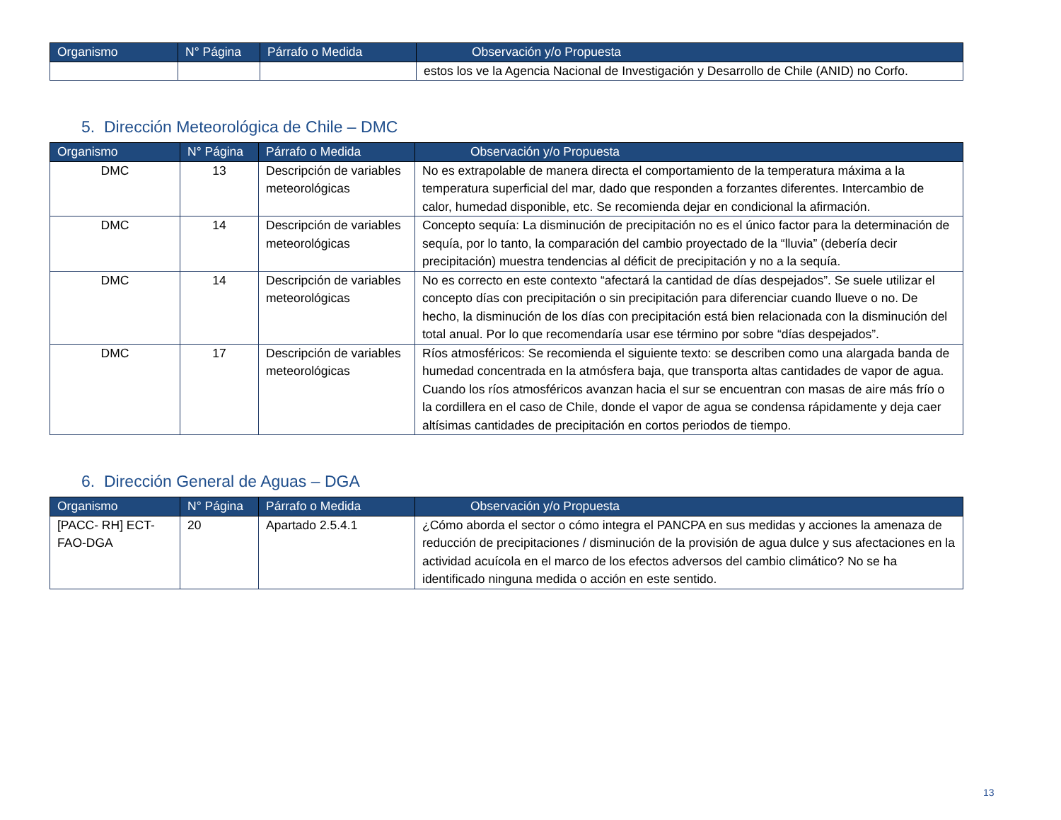| Organismo | N° Página | Párrafo o Medida | Observación y/o Propuesta |
| --- | --- | --- | --- |
| | | | estos los ve la Agencia Nacional de Investigación y Desarrollo de Chile (ANID) no Corfo. |
5. Dirección Meteorológica de Chile – DMC
| Organismo | N° Página | Párrafo o Medida | Observación y/o Propuesta |
| --- | --- | --- | --- |
| DMC | 13 | Descripción de variables meteorológicas | No es extrapolable de manera directa el comportamiento de la temperatura máxima a la temperatura superficial del mar, dado que responden a forzantes diferentes. Intercambio de calor, humedad disponible, etc. Se recomienda dejar en condicional la afirmación. |
| DMC | 14 | Descripción de variables meteorológicas | Concepto sequía: La disminución de precipitación no es el único factor para la determinación de sequía, por lo tanto, la comparación del cambio proyectado de la “lluvia” (debería decir precipitación) muestra tendencias al déficit de precipitación y no a la sequía. |
| DMC | 14 | Descripción de variables meteorológicas | No es correcto en este contexto “afectará la cantidad de días despejados”. Se suele utilizar el concepto días con precipitación o sin precipitación para diferenciar cuando llueve o no. De hecho, la disminución de los días con precipitación está bien relacionada con la disminución del total anual. Por lo que recomendaría usar ese término por sobre “días despejados”. |
| DMC | 17 | Descripción de variables meteorológicas | Ríos atmosféricos: Se recomienda el siguiente texto: se describen como una alargada banda de humedad concentrada en la atmósfera baja, que transporta altas cantidades de vapor de agua. Cuando los ríos atmosféricos avanzan hacia el sur se encuentran con masas de aire más frío o la cordillera en el caso de Chile, donde el vapor de agua se condensa rápidamente y deja caer altísimas cantidades de precipitación en cortos periodos de tiempo. |
6. Dirección General de Aguas – DGA
| Organismo | N° Página | Párrafo o Medida | Observación y/o Propuesta |
| --- | --- | --- | --- |
| [PACC- RH] ECT-FAO-DGA | 20 | Apartado 2.5.4.1 | ¿Cómo aborda el sector o cómo integra el PANCPA en sus medidas y acciones la amenaza de reducción de precipitaciones / disminución de la provisión de agua dulce y sus afectaciones en la actividad acuícola en el marco de los efectos adversos del cambio climático? No se ha identificado ninguna medida o acción en este sentido. |
13